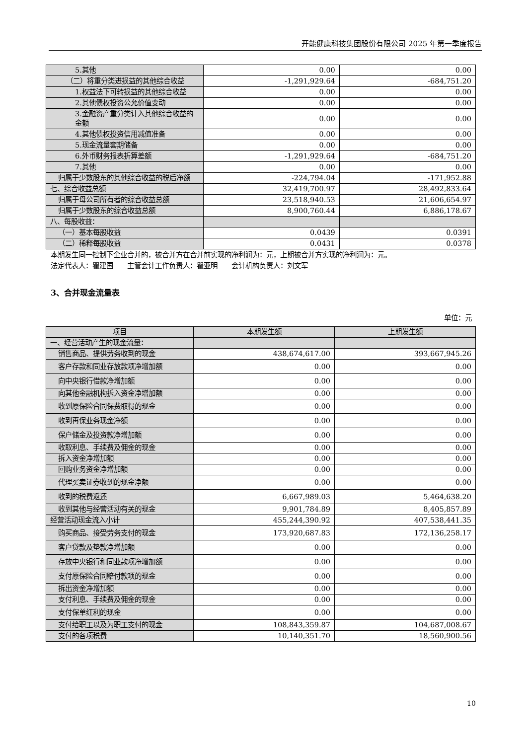开能健康科技集团股份有限公司 2025 年第一季度报告
| 5.其他 | 0.00 | 0.00 |
| （二）将重分类进损益的其他综合收益 | -1,291,929.64 | -684,751.20 |
| 1.权益法下可转损益的其他综合收益 | 0.00 | 0.00 |
| 2.其他债权投资公允价值变动 | 0.00 | 0.00 |
| 3.金融资产重分类计入其他综合收益的金额 | 0.00 | 0.00 |
| 4.其他债权投资信用减值准备 | 0.00 | 0.00 |
| 5.现金流量套期储备 | 0.00 | 0.00 |
| 6.外币财务报表折算差额 | -1,291,929.64 | -684,751.20 |
| 7.其他 | 0.00 | 0.00 |
| 归属于少数股东的其他综合收益的税后净额 | -224,794.04 | -171,952.88 |
| 七、综合收益总额 | 32,419,700.97 | 28,492,833.64 |
| 归属于母公司所有者的综合收益总额 | 23,518,940.53 | 21,606,654.97 |
| 归属于少数股东的综合收益总额 | 8,900,760.44 | 6,886,178.67 |
| 八、每股收益： | | |
| （一）基本每股收益 | 0.0439 | 0.0391 |
| （二）稀释每股收益 | 0.0431 | 0.0378 |
本期发生同一控制下企业合并的，被合并方在合并前实现的净利润为：元，上期被合并方实现的净利润为：元。
法定代表人：瞿建国　　主管会计工作负责人：瞿亚明　　会计机构负责人：刘文军
3、合并现金流量表
单位：元
| 项目 | 本期发生额 | 上期发生额 |
| --- | --- | --- |
| 一、经营活动产生的现金流量： | | |
| 销售商品、提供劳务收到的现金 | 438,674,617.00 | 393,667,945.26 |
| 客户存款和同业存放款项净增加额 | 0.00 | 0.00 |
| 向中央银行借款净增加额 | 0.00 | 0.00 |
| 向其他金融机构拆入资金净增加额 | 0.00 | 0.00 |
| 收到原保险合同保费取得的现金 | 0.00 | 0.00 |
| 收到再保业务现金净额 | 0.00 | 0.00 |
| 保户储金及投资款净增加额 | 0.00 | 0.00 |
| 收取利息、手续费及佣金的现金 | 0.00 | 0.00 |
| 拆入资金净增加额 | 0.00 | 0.00 |
| 回购业务资金净增加额 | 0.00 | 0.00 |
| 代理买卖证券收到的现金净额 | 0.00 | 0.00 |
| 收到的税费返还 | 6,667,989.03 | 5,464,638.20 |
| 收到其他与经营活动有关的现金 | 9,901,784.89 | 8,405,857.89 |
| 经营活动现金流入小计 | 455,244,390.92 | 407,538,441.35 |
| 购买商品、接受劳务支付的现金 | 173,920,687.83 | 172,136,258.17 |
| 客户贷款及垫款净增加额 | 0.00 | 0.00 |
| 存放中央银行和同业款项净增加额 | 0.00 | 0.00 |
| 支付原保险合同赔付款项的现金 | 0.00 | 0.00 |
| 拆出资金净增加额 | 0.00 | 0.00 |
| 支付利息、手续费及佣金的现金 | 0.00 | 0.00 |
| 支付保单红利的现金 | 0.00 | 0.00 |
| 支付给职工以及为职工支付的现金 | 108,843,359.87 | 104,687,008.67 |
| 支付的各项税费 | 10,140,351.70 | 18,560,900.56 |
10